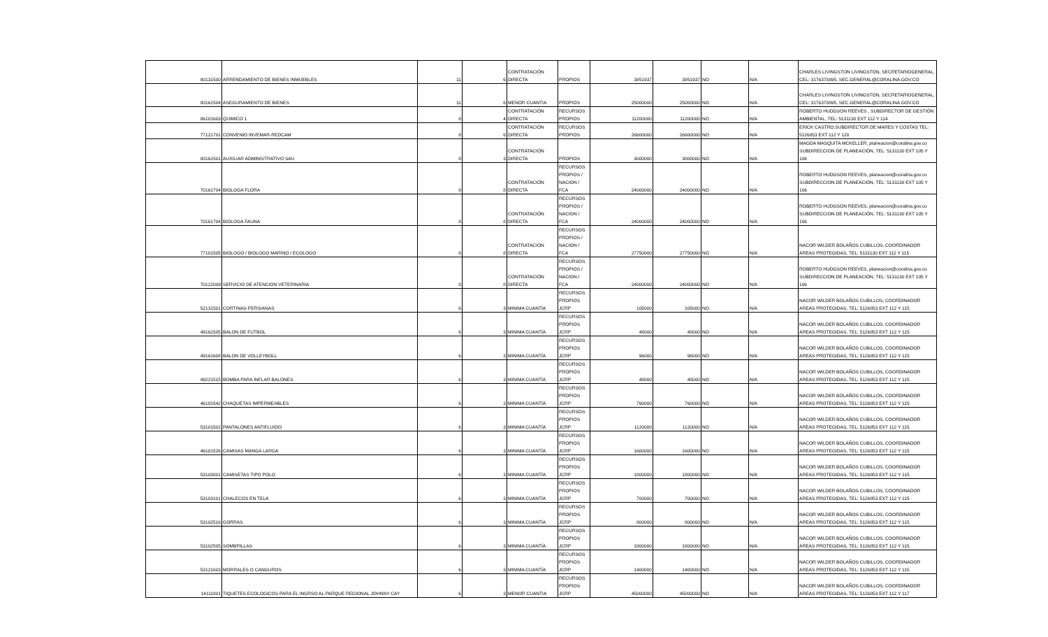| 80131500 | ARRENDAMIENTO DE BIENES INMUEBLES | 11 | 6 | CONTRATACIÓN DIRECTA | PROPIOS | 3851937 | 3851937 | NO | N/A | CHARLES LIVINGSTON LIVINGSTON, SECRETARIOGENERAL, CEL: 3176378895, SEC.GENERAL@CORALINA.GOV.CO |
| 80161504 | ASEGURAMIENTO DE BIENES | 11 | 6 | MENOR CUANTIA | PROPIOS | 25000000 | 25000000 | NO | N/A | CHARLES LIVINGSTON LIVINGSTON, SECRETARIOGENERAL, CEL: 3176378895, SEC.GENERAL@CORALINA.GOV.CO |
| 86101603 | QUIMICO 1 | 8 | 4 | CONTRATACIÓN DIRECTA | RECURSOS PROPIOS | 11200000 | 11200000 | NO | N/A | ROBERTO HUDGSON REEVES , SUBDIRECTOR DE GESTIÓN AMBIENTAL, TEL: 5131130 EXT 112 Y 114 |
| 77121701 | CONVENIO INVEMAR-REDCAM | 8 | 6 | CONTRATACIÓN DIRECTA | RECURSOS PROPIOS | 26600000 | 26600000 | NO | N/A | ERICK CASTRO,SUBDIRECTOR DE MARES Y COSTAS TEL: 5126853 EXT 112 Y 120 |
| 80161501 | AUXILIAR ADMINISTRATIVO SAU | 8 | 3 | CONTRATACIÓN DIRECTA | PROPIOS | 3000000 | 3000000 | NO | N/A | MAGDA MASQUITA MCKELLER, planeacion@coralina.gov.co SUBDIRECCION DE PLANEACIÓN, TEL: 5131130 EXT 105 Y 106 |
| 70161704 | BIOLOGA FLORA | 8 | 8 | CONTRATACIÓN DIRECTA | RECURSOS PROPIOS / NACION / FCA | 24000000 | 24000000 | NO | N/A | ROBERTO HUDGSON REEVES, planeacion@coralina.gov.co SUBDIRECCION DE PLANEACIÓN, TEL: 5131130 EXT 105 Y 106 |
| 70161704 | BIOLOGA FAUNA | 8 | 8 | CONTRATACIÓN DIRECTA | RECURSOS PROPIOS / NACION / FCA | 24000000 | 24000000 | NO | N/A | ROBERTO HUDGSON REEVES, planeacion@coralina.gov.co SUBDIRECCION DE PLANEACIÓN, TEL: 5131130 EXT 105 Y 106 |
| 77101505 | BIOLOGO / BIOLOGO MARINO / ECOLOGO | 8 | 8 | CONTRATACIÓN DIRECTA | RECURSOS PROPIOS / NACION / FCA | 27750000 | 27750000 | NO | N/A | NACOR WILDER BOLAÑOS CUBILLOS, COORDINADOR AREAS PROTEGIDAS, TEL: 5131130 EXT 112 Y 115 |
| 70122009 | SERVICIO DE ATENCION VETERINARIA | 8 | 8 | CONTRATACIÓN DIRECTA | RECURSOS PROPIOS / NACION / FCA | 24000000 | 24000000 | NO | N/A | ROBERTO HUDGSON REEVES, planeacion@coralina.gov.co SUBDIRECCION DE PLANEACIÓN, TEL: 5131130 EXT 105 Y 106 |
| 52131501 | CORTINAS PERSIANAS | 6 | 3 | MINIMA CUANTÍA | RECURSOS PROPIOS JCRP | 105000 | 105000 | NO | N/A | NACOR WILDER BOLAÑOS CUBILLOS, COORDINADOR AREAS PROTEGIDAS, TEL: 5126853 EXT 112 Y 115 |
| 49161505 | BALON DE FUTBOL | 6 | 3 | MINIMA CUANTÍA | RECURSOS PROPIOS JCRP | 48000 | 48000 | NO | N/A | NACOR WILDER BOLAÑOS CUBILLOS, COORDINADOR AREAS PROTEGIDAS, TEL: 5126853 EXT 112 Y 115 |
| 49161608 | BALON DE VOLLEYBOLL | 6 | 3 | MINIMA CUANTÍA | RECURSOS PROPIOS JCRP | 96000 | 96000 | NO | N/A | NACOR WILDER BOLAÑOS CUBILLOS, COORDINADOR AREAS PROTEGIDAS, TEL: 5126853 EXT 112 Y 115 |
| 49221515 | BOMBA PARA INFLAR BALONES | 6 | 3 | MINIMA CUANTÍA | RECURSOS PROPIOS JCRP | 48000 | 48000 | NO | N/A | NACOR WILDER BOLAÑOS CUBILLOS, COORDINADOR AREAS PROTEGIDAS, TEL: 5126853 EXT 112 Y 115 |
| 46181542 | CHAQUETAS IMPERMEABLES | 6 | 3 | MINIMA CUANTÍA | RECURSOS PROPIOS JCRP | 760000 | 760000 | NO | N/A | NACOR WILDER BOLAÑOS CUBILLOS, COORDINADOR AREAS PROTEGIDAS, TEL: 5126853 EXT 112 Y 115 |
| 53101502 | PANTALONES ANTIFLUIDO | 6 | 3 | MINIMA CUANTÍA | RECURSOS PROPIOS JCRP | 1120000 | 1120000 | NO | N/A | NACOR WILDER BOLAÑOS CUBILLOS, COORDINADOR AREAS PROTEGIDAS, TEL: 5126853 EXT 112 Y 115 |
| 46181526 | CAMISAS MANGA LARGA | 6 | 3 | MINIMA CUANTÍA | RECURSOS PROPIOS JCRP | 1600000 | 1600000 | NO | N/A | NACOR WILDER BOLAÑOS CUBILLOS, COORDINADOR AREAS PROTEGIDAS, TEL: 5126853 EXT 112 Y 115 |
| 53103001 | CAMISETAS TIPO POLO | 6 | 3 | MINIMA CUANTÍA | RECURSOS PROPIOS JCRP | 1800000 | 1800000 | NO | N/A | NACOR WILDER BOLAÑOS CUBILLOS, COORDINADOR AREAS PROTEGIDAS, TEL: 5126853 EXT 112 Y 115 |
| 53103101 | CHALECOS EN TELA | 6 | 3 | MINIMA CUANTÍA | RECURSOS PROPIOS JCRP | 700000 | 700000 | NO | N/A | NACOR WILDER BOLAÑOS CUBILLOS, COORDINADOR AREAS PROTEGIDAS, TEL: 5126853 EXT 112 Y 115 |
| 53102516 | GORRAS | 6 | 3 | MINIMA CUANTÍA | RECURSOS PROPIOS JCRP | 800000 | 800000 | NO | N/A | NACOR WILDER BOLAÑOS CUBILLOS, COORDINADOR AREAS PROTEGIDAS, TEL: 5126853 EXT 112 Y 115 |
| 53102505 | SOMBRILLAS | 6 | 3 | MINIMA CUANTÍA | RECURSOS PROPIOS JCRP | 1800000 | 1800000 | NO | N/A | NACOR WILDER BOLAÑOS CUBILLOS, COORDINADOR AREAS PROTEGIDAS, TEL: 5126853 EXT 112 Y 115 |
| 53121603 | MORRALES O CANGUROS | 6 | 3 | MINIMA CUANTÍA | RECURSOS PROPIOS JCRP | 1400000 | 1400000 | NO | N/A | NACOR WILDER BOLAÑOS CUBILLOS, COORDINADOR AREAS PROTEGIDAS, TEL: 5126853 EXT 112 Y 115 |
| 14111801 | TIQUETES ECOLOGICOS PARA EL INGRSO AL PARQUE REGIONAL JOHNNY CAY | 6 | 3 | MENOR CUANTIA | RECURSOS PROPIOS JCRP | 45000000 | 45000000 | NO | N/A | NACOR WILDER BOLAÑOS CUBILLOS, COORDINADOR AREAS PROTEGIDAS, TEL: 5126853 EXT 112 Y 117 |